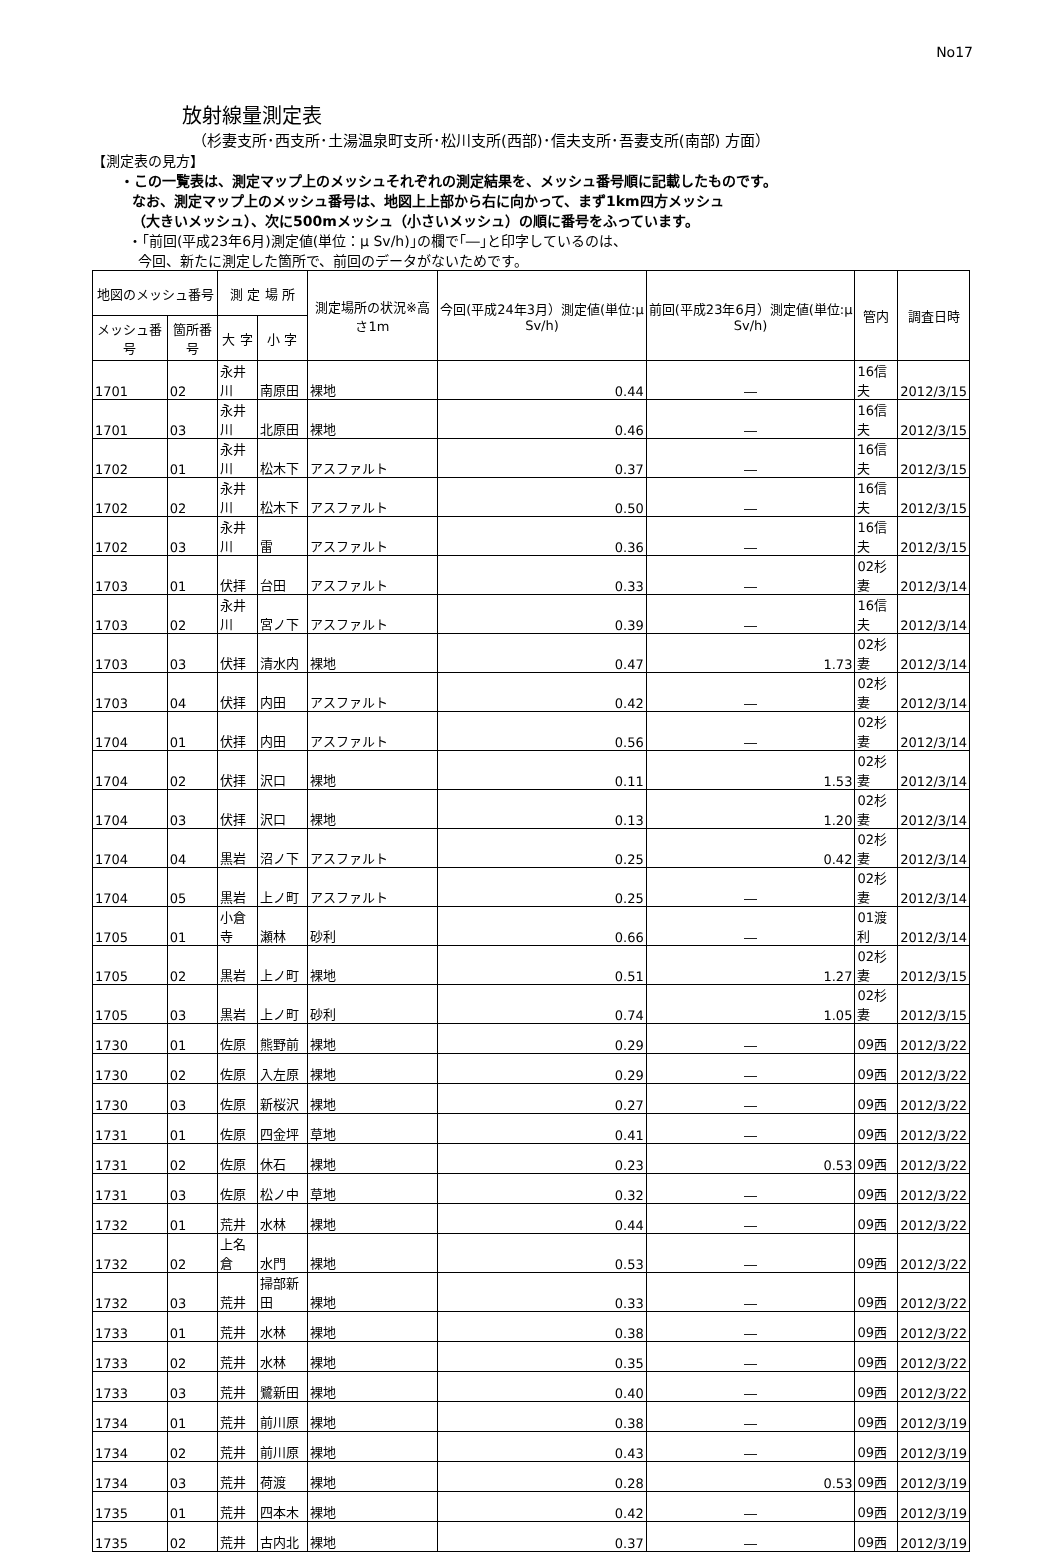No17
放射線量測定表
（杉妻支所･西支所･土湯温泉町支所･松川支所(西部)･信夫支所･吾妻支所(南部) 方面）
【測定表の見方】
・この一覧表は、測定マップ上のメッシュそれぞれの測定結果を、メッシュ番号順に記載したものです。
なお、測定マップ上のメッシュ番号は、地図上上部から右に向かって、まず1km四方メッシュ
（大きいメッシュ）、次に500mメッシュ（小さいメッシュ）の順に番号をふっています。
・｢前回(平成23年6月)測定値(単位：μ Sv/h)｣の欄で｢―｣と印字しているのは、
今回、新たに測定した箇所で、前回のデータがないためです。
| 地図のメッシュ番号 | | 測 定 場 所 | | 測定場所の状況※高さ1m | 今回(平成24年3月）測定値(単位:μ Sv/h) | 前回(平成23年6月）測定値(単位:μ Sv/h) | 管内 | 調査日時 |
| --- | --- | --- | --- | --- | --- | --- | --- | --- |
| メッシュ番号 | 箇所番号 | 大 字 | 小 字 | | | | | |
| 1701 | 02 | 永井川 | 南原田 | 裸地 | 0.44 | ― | 16信夫 | 2012/3/15 |
| 1701 | 03 | 永井川 | 北原田 | 裸地 | 0.46 | ― | 16信夫 | 2012/3/15 |
| 1702 | 01 | 永井川 | 松木下 | アスファルト | 0.37 | ― | 16信夫 | 2012/3/15 |
| 1702 | 02 | 永井川 | 松木下 | アスファルト | 0.50 | ― | 16信夫 | 2012/3/15 |
| 1702 | 03 | 永井川 | 雷 | アスファルト | 0.36 | ― | 16信夫 | 2012/3/15 |
| 1703 | 01 | 伏拝 | 台田 | アスファルト | 0.33 | ― | 02杉妻 | 2012/3/14 |
| 1703 | 02 | 永井川 | 宮ノ下 | アスファルト | 0.39 | ― | 16信夫 | 2012/3/14 |
| 1703 | 03 | 伏拝 | 清水内 | 裸地 | 0.47 | 1.73 | 02杉妻 | 2012/3/14 |
| 1703 | 04 | 伏拝 | 内田 | アスファルト | 0.42 | ― | 02杉妻 | 2012/3/14 |
| 1704 | 01 | 伏拝 | 内田 | アスファルト | 0.56 | ― | 02杉妻 | 2012/3/14 |
| 1704 | 02 | 伏拝 | 沢口 | 裸地 | 0.11 | 1.53 | 02杉妻 | 2012/3/14 |
| 1704 | 03 | 伏拝 | 沢口 | 裸地 | 0.13 | 1.20 | 02杉妻 | 2012/3/14 |
| 1704 | 04 | 黒岩 | 沼ノ下 | アスファルト | 0.25 | 0.42 | 02杉妻 | 2012/3/14 |
| 1704 | 05 | 黒岩 | 上ノ町 | アスファルト | 0.25 | ― | 02杉妻 | 2012/3/14 |
| 1705 | 01 | 小倉寺 | 瀬林 | 砂利 | 0.66 | ― | 01渡利 | 2012/3/14 |
| 1705 | 02 | 黒岩 | 上ノ町 | 裸地 | 0.51 | 1.27 | 02杉妻 | 2012/3/15 |
| 1705 | 03 | 黒岩 | 上ノ町 | 砂利 | 0.74 | 1.05 | 02杉妻 | 2012/3/15 |
| 1730 | 01 | 佐原 | 熊野前 | 裸地 | 0.29 | ― | 09西 | 2012/3/22 |
| 1730 | 02 | 佐原 | 入左原 | 裸地 | 0.29 | ― | 09西 | 2012/3/22 |
| 1730 | 03 | 佐原 | 新桜沢 | 裸地 | 0.27 | ― | 09西 | 2012/3/22 |
| 1731 | 01 | 佐原 | 四金坪 | 草地 | 0.41 | ― | 09西 | 2012/3/22 |
| 1731 | 02 | 佐原 | 休石 | 裸地 | 0.23 | 0.53 | 09西 | 2012/3/22 |
| 1731 | 03 | 佐原 | 松ノ中 | 草地 | 0.32 | ― | 09西 | 2012/3/22 |
| 1732 | 01 | 荒井 | 水林 | 裸地 | 0.44 | ― | 09西 | 2012/3/22 |
| 1732 | 02 | 上名倉 | 水門 | 裸地 | 0.53 | ― | 09西 | 2012/3/22 |
| 1732 | 03 | 荒井 | 掃部新田 | 裸地 | 0.33 | ― | 09西 | 2012/3/22 |
| 1733 | 01 | 荒井 | 水林 | 裸地 | 0.38 | ― | 09西 | 2012/3/22 |
| 1733 | 02 | 荒井 | 水林 | 裸地 | 0.35 | ― | 09西 | 2012/3/22 |
| 1733 | 03 | 荒井 | 鷺新田 | 裸地 | 0.40 | ― | 09西 | 2012/3/22 |
| 1734 | 01 | 荒井 | 前川原 | 裸地 | 0.38 | ― | 09西 | 2012/3/19 |
| 1734 | 02 | 荒井 | 前川原 | 裸地 | 0.43 | ― | 09西 | 2012/3/19 |
| 1734 | 03 | 荒井 | 荷渡 | 裸地 | 0.28 | 0.53 | 09西 | 2012/3/19 |
| 1735 | 01 | 荒井 | 四本木 | 裸地 | 0.42 | ― | 09西 | 2012/3/19 |
| 1735 | 02 | 荒井 | 古内北 | 裸地 | 0.37 | ― | 09西 | 2012/3/19 |